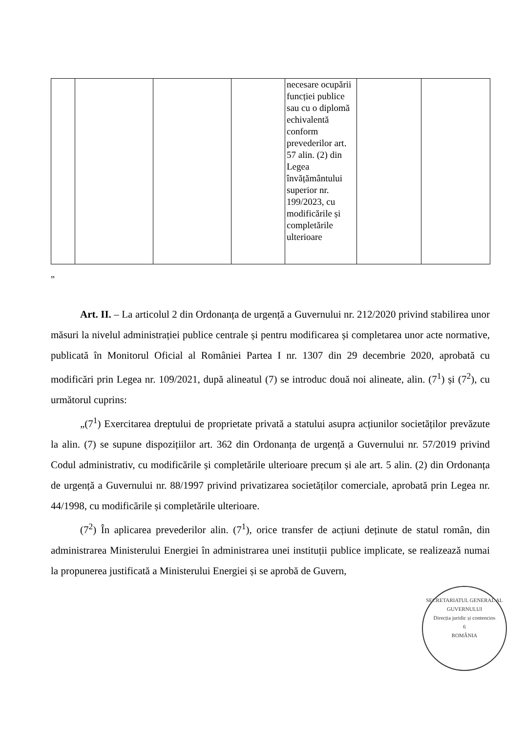| | | | | necesare ocupării funcției publice sau cu o diplomă echivalentă conform prevederilor art. 57 alin. (2) din Legea învățământului superior nr. 199/2023, cu modificările și completările ulterioare | | |
”
Art. II. – La articolul 2 din Ordonanța de urgență a Guvernului nr. 212/2020 privind stabilirea unor măsuri la nivelul administrației publice centrale și pentru modificarea și completarea unor acte normative, publicată în Monitorul Oficial al României Partea I nr. 1307 din 29 decembrie 2020, aprobată cu modificări prin Legea nr. 109/2021, după alineatul (7) se introduc două noi alineate, alin. (7<sup>1</sup>) și (7<sup>2</sup>), cu următorul cuprins:
„(7<sup>1</sup>) Exercitarea dreptului de proprietate privată a statului asupra acțiunilor societăților prevăzute la alin. (7) se supune dispozițiilor art. 362 din Ordonanța de urgență a Guvernului nr. 57/2019 privind Codul administrativ, cu modificările și completările ulterioare precum și ale art. 5 alin. (2) din Ordonanța de urgență a Guvernului nr. 88/1997 privind privatizarea societăților comerciale, aprobată prin Legea nr. 44/1998, cu modificările și completările ulterioare.
(7<sup>2</sup>) În aplicarea prevederilor alin. (7<sup>1</sup>), orice transfer de acțiuni deținute de statul român, din administrarea Ministerului Energiei în administrarea unei instituții publice implicate, se realizează numai la propunerea justificată a Ministerului Energiei și se aprobă de Guvern,
SECRETARIATUL GENERAL AL GUVERNULUI
Direcția juridic și contencios
6
ROMÂNIA